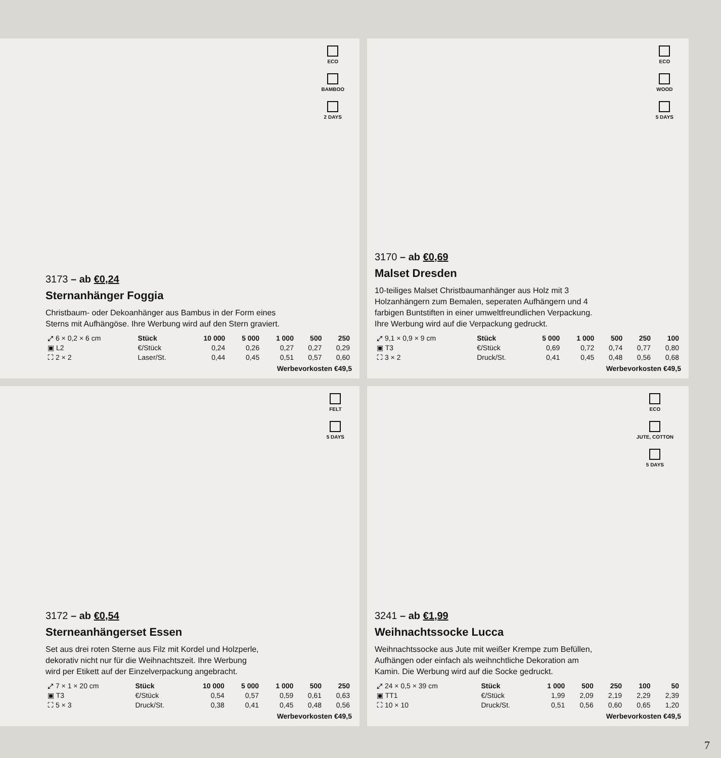ECO
BAMBOO
2 DAYS
3173 – ab €0,24
Sternanhänger Foggia
Christbaum- oder Dekoanhänger aus Bambus in der Form eines
Sterns mit Aufhängöse. Ihre Werbung wird auf den Stern graviert.
| ⤢ 6 × 0,2 × 6 cm | Stück | 10 000 | 5 000 | 1 000 | 500 | 250 |
| ▣ L2 | €/Stück | 0,24 | 0,26 | 0,27 | 0,27 | 0,29 |
| ⛶ 2 × 2 | Laser/St. | 0,44 | 0,45 | 0,51 | 0,57 | 0,60 |
Werbevorkosten €49,5
ECO
WOOD
5 DAYS
3170 – ab €0,69
Malset Dresden
10-teiliges Malset Christbaumanhänger aus Holz mit 3
Holzanhängern zum Bemalen, seperaten Aufhängern und 4
farbigen Buntstiften in einer umweltfreundlichen Verpackung.
Ihre Werbung wird auf die Verpackung gedruckt.
| ⤢ 9,1 × 0,9 × 9 cm | Stück | 5 000 | 1 000 | 500 | 250 | 100 |
| ▣ T3 | €/Stück | 0,69 | 0,72 | 0,74 | 0,77 | 0,80 |
| ⛶ 3 × 2 | Druck/St. | 0,41 | 0,45 | 0,48 | 0,56 | 0,68 |
Werbevorkosten €49,5
FELT
5 DAYS
3172 – ab €0,54
Sterneanhängerset Essen
Set aus drei roten Sterne aus Filz mit Kordel und Holzperle,
dekorativ nicht nur für die Weihnachtszeit. Ihre Werbung
wird per Etikett auf der Einzelverpackung angebracht.
| ⤢ 7 × 1 × 20 cm | Stück | 10 000 | 5 000 | 1 000 | 500 | 250 |
| ▣ T3 | €/Stück | 0,54 | 0,57 | 0,59 | 0,61 | 0,63 |
| ⛶ 5 × 3 | Druck/St. | 0,38 | 0,41 | 0,45 | 0,48 | 0,56 |
Werbevorkosten €49,5
ECO
JUTE, COTTON
5 DAYS
3241 – ab €1,99
Weihnachtssocke Lucca
Weihnachtssocke aus Jute mit weißer Krempe zum Befüllen,
Aufhängen oder einfach als weihnchtliche Dekoration am
Kamin. Die Werbung wird auf die Socke gedruckt.
| ⤢ 24 × 0,5 × 39 cm | Stück | 1 000 | 500 | 250 | 100 | 50 |
| ▣ TT1 | €/Stück | 1,99 | 2,09 | 2,19 | 2,29 | 2,39 |
| ⛶ 10 × 10 | Druck/St. | 0,51 | 0,56 | 0,60 | 0,65 | 1,20 |
Werbevorkosten €49,5
7